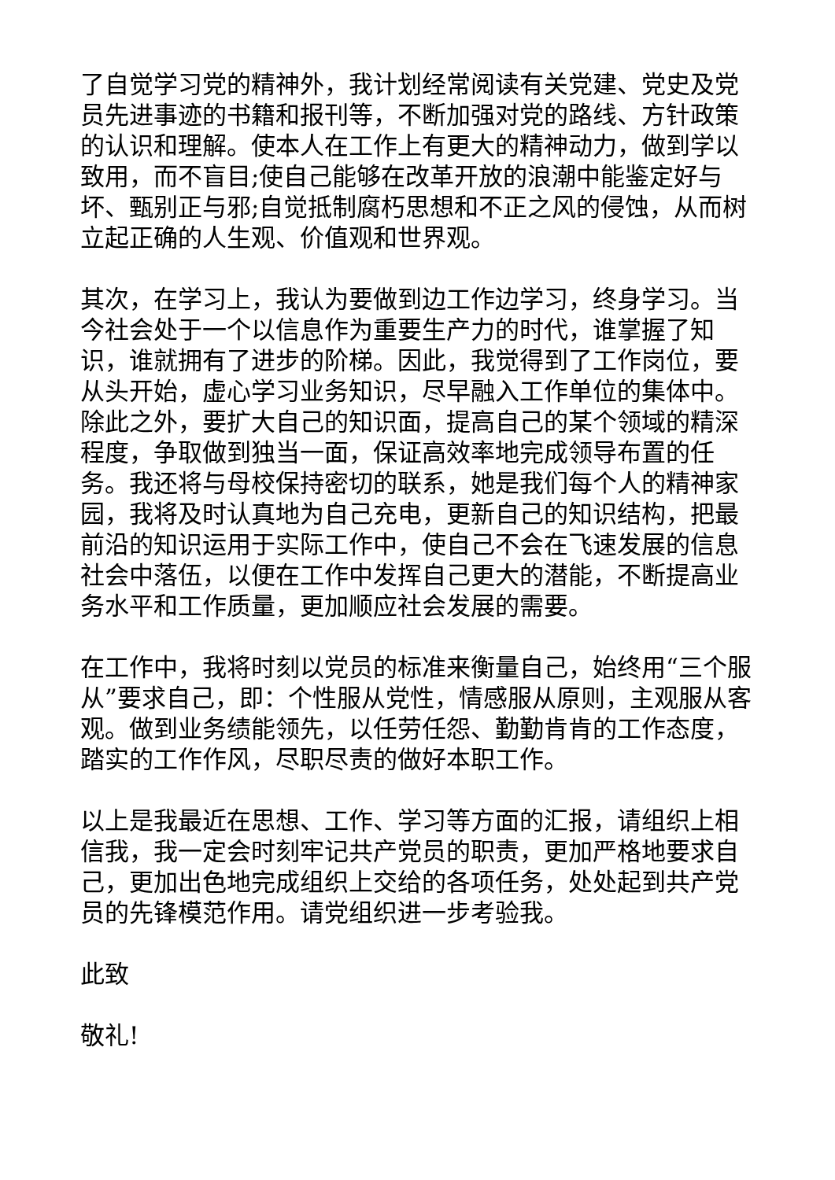了自觉学习党的精神外，我计划经常阅读有关党建、党史及党员先进事迹的书籍和报刊等，不断加强对党的路线、方针政策的认识和理解。使本人在工作上有更大的精神动力，做到学以致用，而不盲目;使自己能够在改革开放的浪潮中能鉴定好与坏、甄别正与邪;自觉抵制腐朽思想和不正之风的侵蚀，从而树立起正确的人生观、价值观和世界观。
其次，在学习上，我认为要做到边工作边学习，终身学习。当今社会处于一个以信息作为重要生产力的时代，谁掌握了知识，谁就拥有了进步的阶梯。因此，我觉得到了工作岗位，要从头开始，虚心学习业务知识，尽早融入工作单位的集体中。除此之外，要扩大自己的知识面，提高自己的某个领域的精深程度，争取做到独当一面，保证高效率地完成领导布置的任务。我还将与母校保持密切的联系，她是我们每个人的精神家园，我将及时认真地为自己充电，更新自己的知识结构，把最前沿的知识运用于实际工作中，使自己不会在飞速发展的信息社会中落伍，以便在工作中发挥自己更大的潜能，不断提高业务水平和工作质量，更加顺应社会发展的需要。
在工作中，我将时刻以党员的标准来衡量自己，始终用“三个服从”要求自己，即：个性服从党性，情感服从原则，主观服从客观。做到业务绩能领先，以任劳任怨、勤勤肯肯的工作态度，踏实的工作作风，尽职尽责的做好本职工作。
以上是我最近在思想、工作、学习等方面的汇报，请组织上相信我，我一定会时刻牢记共产党员的职责，更加严格地要求自己，更加出色地完成组织上交给的各项任务，处处起到共产党员的先锋模范作用。请党组织进一步考验我。
此致
敬礼!